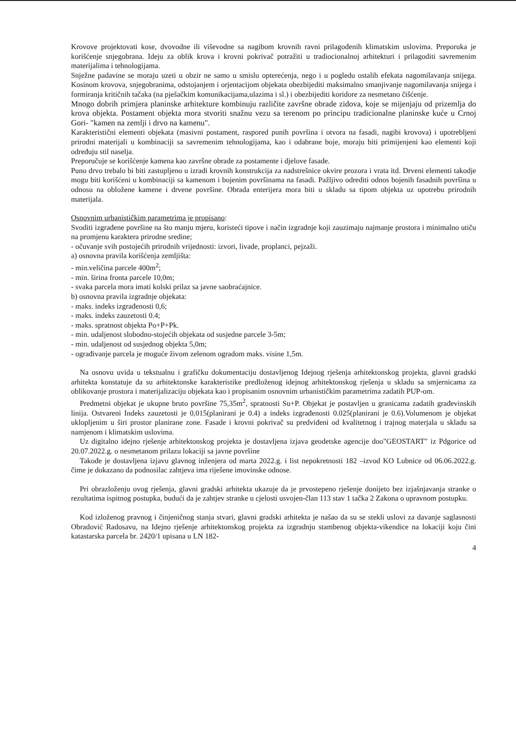Krovove projektovati kose, dvovodne ili viševodne sa nagibom krovnih ravni prilagođenih klimatskim uslovima. Preporuka je korišćenje snjegobrana. Ideju za oblik krova i krovni pokrivač potražiti u tradiocionalnoj arhitekturi i prilagoditi savremenim materijalima i tehnologijama.
Snježne padavine se moraju uzeti u obzir ne samo u smislu opterećenja, nego i u pogledu ostalih efekata nagomilavanja snijega. Kosinom krovova, snjegobranima, odstojanjem i orjentacijom objekata obezbijediti maksimalno smanjivanje nagomilavanja snijega i formiranja kritičnih tačaka (na pješačkim komunikacijama,ulazima i sl.) i obezbijediti koridore za nesmetano čišćenje.
Mnogo dobrih primjera planinske arhitekture kombinuju različite završne obrade zidova, koje se mijenjaju od prizemlja do krova objekta. Postament objekta mora stvoriti snažnu vezu sa terenom po principu tradicionalne planinske kuće u Crnoj Gori- "kamen na zemlji i drvo na kamenu".
Karakteristični elementi objekata (masivni postament, raspored punih površina i otvora na fasadi, nagibi krovova) i upotrebljeni prirodni materijali u kombinaciji sa savremenim tehnologijama, kao i odabrane boje, moraju biti primijenjeni kao elementi koji određuju stil naselja.
Preporučuje se korišćenje kamena kao završne obrade za postamente i djelove fasade.
Puno drvo trebalo bi biti zastupljeno u izradi krovnih konstrukcija za nadstrešnice okvire prozora i vrata itd. Drveni elementi takodje mogu biti korišćeni u kombinaciji sa kamenom i bojenim površinama na fasadi. Pažljivo odrediti odnos bojenih fasadnih površina u odnosu na obložene kamene i drvene površine. Obrada enterijera mora biti u skladu sa tipom objekta uz upotrebu prirodnih materijala.
Osnovnim urbanističkim parametrima je propisano:
Svoditi izgrađene površine na što manju mjeru, koristeći tipove i način izgradnje koji zauzimaju najmanje prostora i minimalno utiču na promjenu karaktera prirodne sredine;
- očuvanje svih postojećih prirodnih vrijednosti: izvori, livade, proplanci, pejzaži.
a) osnovna pravila korišćenja zemljišta:
- min.veličina parcele 400m<sup>2</sup>;
- min. širina fronta parcele 10,0m;
- svaka parcela mora imati kolski prilaz sa javne saobraćajnice.
b) osnovna pravila izgradnje objekata:
- maks. indeks izgrađenosti 0,6;
- maks. indeks zauzetosti 0.4;
- maks. spratnost objekta Po+P+Pk.
- min. udaljenost slobodno-stojećih objekata od susjedne parcele 3-5m;
- min. udaljenost od susjednog objekta 5,0m;
- ograđivanje parcela je moguće živom zelenom ogradom maks. visine 1,5m.
Na osnovu uvida u tekstualnu i grafičku dokumentaciju dostavljenog Idejnog rješenja arhitektonskog projekta, glavni gradski arhitekta konstatuje da su arhitektonske karakteristike predloženog idejnog arhitektonskog rješenja u skladu sa smjernicama za oblikovanje prostora i materijalizaciju objekata kao i propisanim osnovnim urbanističkim parametrima zadatih PUP-om.
Predmetni objekat je ukupne bruto površine 75,35m<sup>2</sup>, spratnosti Su+P. Objekat je postavljen u granicama zadatih građevinskih linija. Ostvareni Indeks zauzetosti je 0,015(planirani je 0.4) a indeks izgrađenosti 0.025(planirani je 0.6).Volumenom je objekat uklopljenim u širi prostor planirane zone. Fasade i krovni pokrivač su predviđeni od kvalitetnog i trajnog materjala u skladu sa namjenom i klimatskim uslovima.
Uz digitalno idejno rješenje arhitektonskog projekta je dostavljena izjava geodetske agencije doo"GEOSTART" iz Pdgorice od 20.07.2022.g. o nesmetanom prilazu lokaciji sa javne površine
Takođe je dostavljena izjavu glavnog inženjera od marta 2022.g. i list nepokretnosti 182 –izvod KO Lubnice od 06.06.2022.g. čime je dokazano da podnosilac zahtjeva ima riješene imovinske odnose.
Pri obrazloženju ovog rješenja, glavni gradski arhitekta ukazuje da je prvostepeno rješenje donijeto bez izjašnjavanja stranke o rezultatima ispitnog postupka, budući da je zahtjev stranke u cjelosti usvojen-član 113 stav 1 tačka 2 Zakona o upravnom postupku.
Kod izloženog pravnog i činjeničnog stanja stvari, glavni gradski arhitekta je našao da su se stekli uslovi za davanje saglasnosti Obradović Radosavu, na Idejno rješenje arhitektonskog projekta za izgradnju stambenog objekta-vikendice na lokaciji koju čini katastarska parcela br. 2420/1 upisana u LN 182-
4